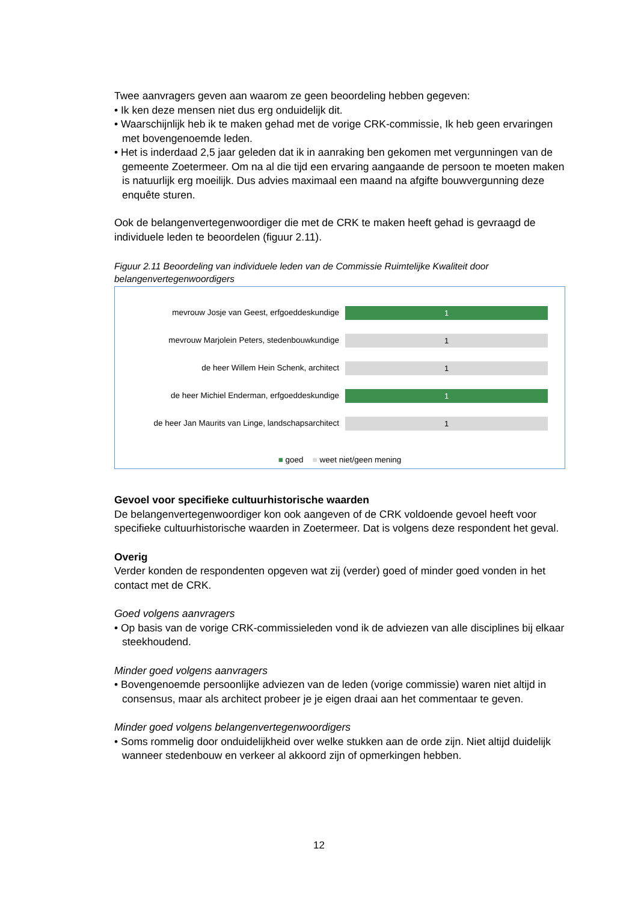Twee aanvragers geven aan waarom ze geen beoordeling hebben gegeven:
• Ik ken deze mensen niet dus erg onduidelijk dit.
• Waarschijnlijk heb ik te maken gehad met de vorige CRK-commissie, Ik heb geen ervaringen met bovengenoemde leden.
• Het is inderdaad 2,5 jaar geleden dat ik in aanraking ben gekomen met vergunningen van de gemeente Zoetermeer. Om na al die tijd een ervaring aangaande de persoon te moeten maken is natuurlijk erg moeilijk. Dus advies maximaal een maand na afgifte bouwvergunning deze enquête sturen.
Ook de belangenvertegenwoordiger die met de CRK te maken heeft gehad is gevraagd de individuele leden te beoordelen (figuur 2.11).
Figuur 2.11 Beoordeling van individuele leden van de Commissie Ruimtelijke Kwaliteit door belangenvertegenwoordigers
mevrouw Josje van Geest, erfgoeddeskundige
1
mevrouw Marjolein Peters, stedenbouwkundige
1
de heer Willem Hein Schenk, architect
1
de heer Michiel Enderman, erfgoeddeskundige
1
de heer Jan Maurits van Linge, landschapsarchitect
1
■ goed ■ weet niet/geen mening
Gevoel voor specifieke cultuurhistorische waarden
De belangenvertegenwoordiger kon ook aangeven of de CRK voldoende gevoel heeft voor specifieke cultuurhistorische waarden in Zoetermeer. Dat is volgens deze respondent het geval.
Overig
Verder konden de respondenten opgeven wat zij (verder) goed of minder goed vonden in het contact met de CRK.
Goed volgens aanvragers
• Op basis van de vorige CRK-commissieleden vond ik de adviezen van alle disciplines bij elkaar steekhoudend.
Minder goed volgens aanvragers
• Bovengenoemde persoonlijke adviezen van de leden (vorige commissie) waren niet altijd in consensus, maar als architect probeer je je eigen draai aan het commentaar te geven.
Minder goed volgens belangenvertegenwoordigers
• Soms rommelig door onduidelijkheid over welke stukken aan de orde zijn. Niet altijd duidelijk wanneer stedenbouw en verkeer al akkoord zijn of opmerkingen hebben.
12